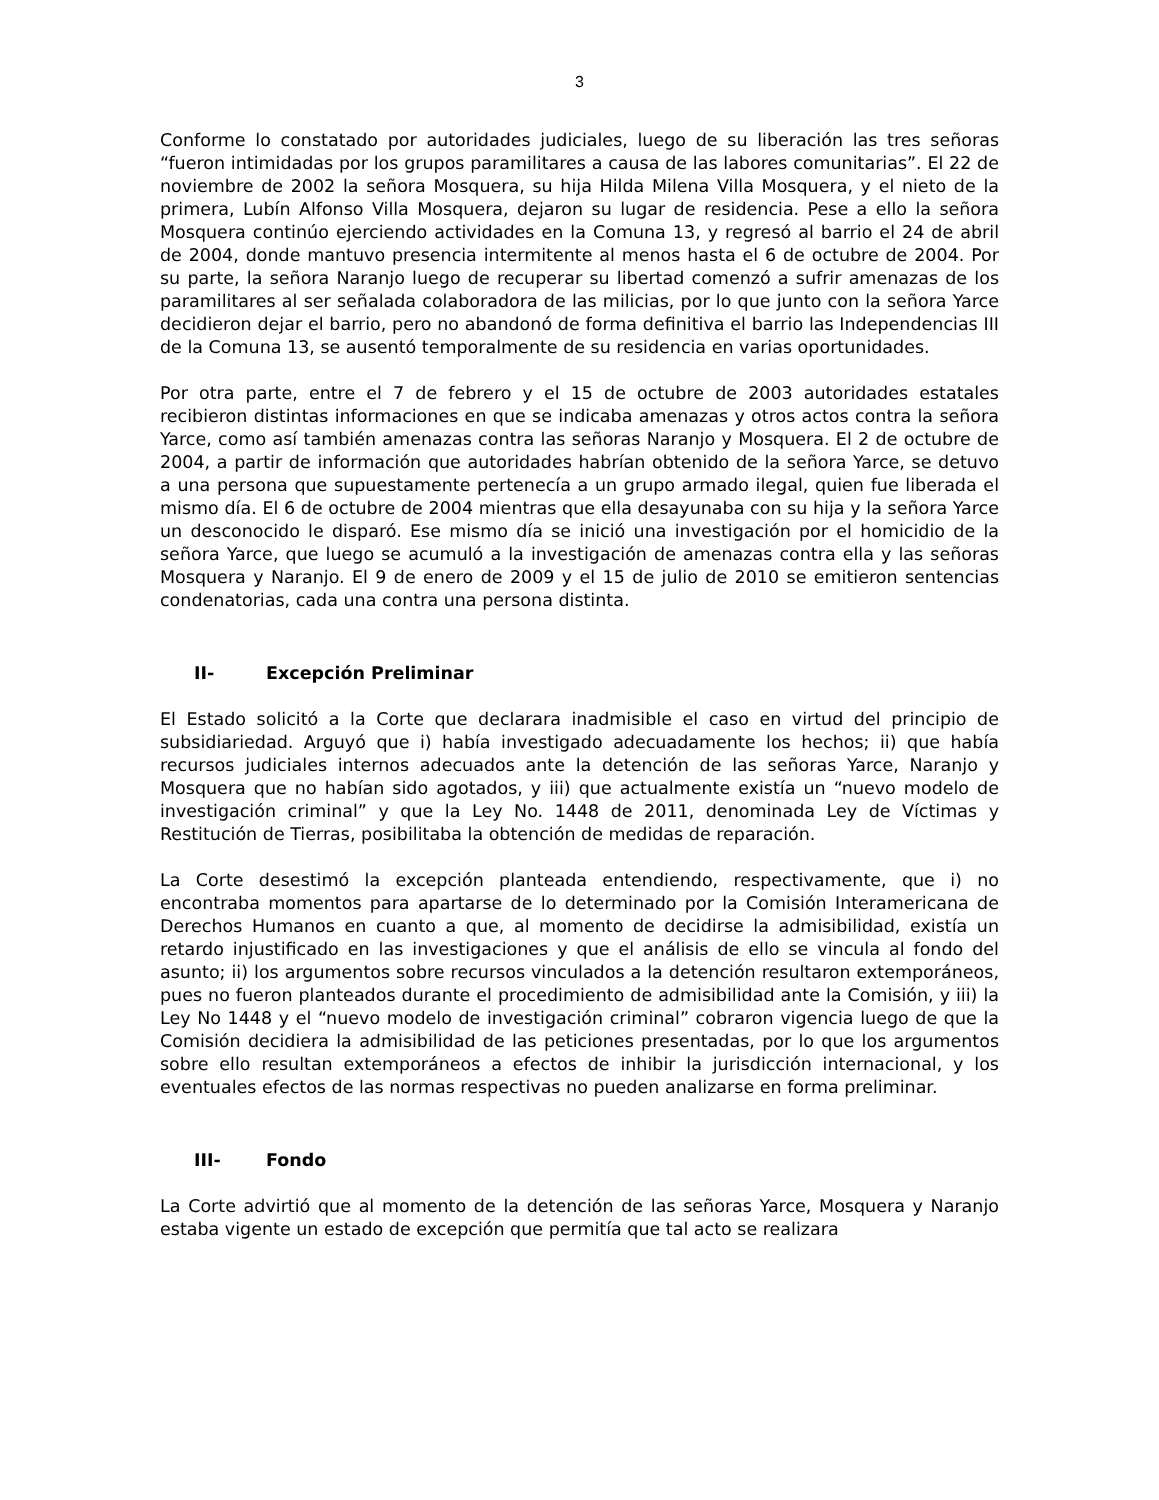3
Conforme lo constatado por autoridades judiciales, luego de su liberación las tres señoras “fueron intimidadas por los grupos paramilitares a causa de las labores comunitarias”. El 22 de noviembre de 2002 la señora Mosquera, su hija Hilda Milena Villa Mosquera, y el nieto de la primera, Lubín Alfonso Villa Mosquera, dejaron su lugar de residencia. Pese a ello la señora Mosquera continúo ejerciendo actividades en la Comuna 13, y regresó al barrio el 24 de abril de 2004, donde mantuvo presencia intermitente al menos hasta el 6 de octubre de 2004. Por su parte, la señora Naranjo luego de recuperar su libertad comenzó a sufrir amenazas de los paramilitares al ser señalada colaboradora de las milicias, por lo que junto con la señora Yarce decidieron dejar el barrio, pero no abandonó de forma definitiva el barrio las Independencias III de la Comuna 13, se ausentó temporalmente de su residencia en varias oportunidades.
Por otra parte, entre el 7 de febrero y el 15 de octubre de 2003 autoridades estatales recibieron distintas informaciones en que se indicaba amenazas y otros actos contra la señora Yarce, como así también amenazas contra las señoras Naranjo y Mosquera. El 2 de octubre de 2004, a partir de información que autoridades habrían obtenido de la señora Yarce, se detuvo a una persona que supuestamente pertenecía a un grupo armado ilegal, quien fue liberada el mismo día. El 6 de octubre de 2004 mientras que ella desayunaba con su hija y la señora Yarce un desconocido le disparó. Ese mismo día se inició una investigación por el homicidio de la señora Yarce, que luego se acumuló a la investigación de amenazas contra ella y las señoras Mosquera y Naranjo. El 9 de enero de 2009 y el 15 de julio de 2010 se emitieron sentencias condenatorias, cada una contra una persona distinta.
II- Excepción Preliminar
El Estado solicitó a la Corte que declarara inadmisible el caso en virtud del principio de subsidiariedad. Arguyó que i) había investigado adecuadamente los hechos; ii) que había recursos judiciales internos adecuados ante la detención de las señoras Yarce, Naranjo y Mosquera que no habían sido agotados, y iii) que actualmente existía un “nuevo modelo de investigación criminal” y que la Ley No. 1448 de 2011, denominada Ley de Víctimas y Restitución de Tierras, posibilitaba la obtención de medidas de reparación.
La Corte desestimó la excepción planteada entendiendo, respectivamente, que i) no encontraba momentos para apartarse de lo determinado por la Comisión Interamericana de Derechos Humanos en cuanto a que, al momento de decidirse la admisibilidad, existía un retardo injustificado en las investigaciones y que el análisis de ello se vincula al fondo del asunto; ii) los argumentos sobre recursos vinculados a la detención resultaron extemporáneos, pues no fueron planteados durante el procedimiento de admisibilidad ante la Comisión, y iii) la Ley No 1448 y el “nuevo modelo de investigación criminal” cobraron vigencia luego de que la Comisión decidiera la admisibilidad de las peticiones presentadas, por lo que los argumentos sobre ello resultan extemporáneos a efectos de inhibir la jurisdicción internacional, y los eventuales efectos de las normas respectivas no pueden analizarse en forma preliminar.
III- Fondo
La Corte advirtió que al momento de la detención de las señoras Yarce, Mosquera y Naranjo estaba vigente un estado de excepción que permitía que tal acto se realizara